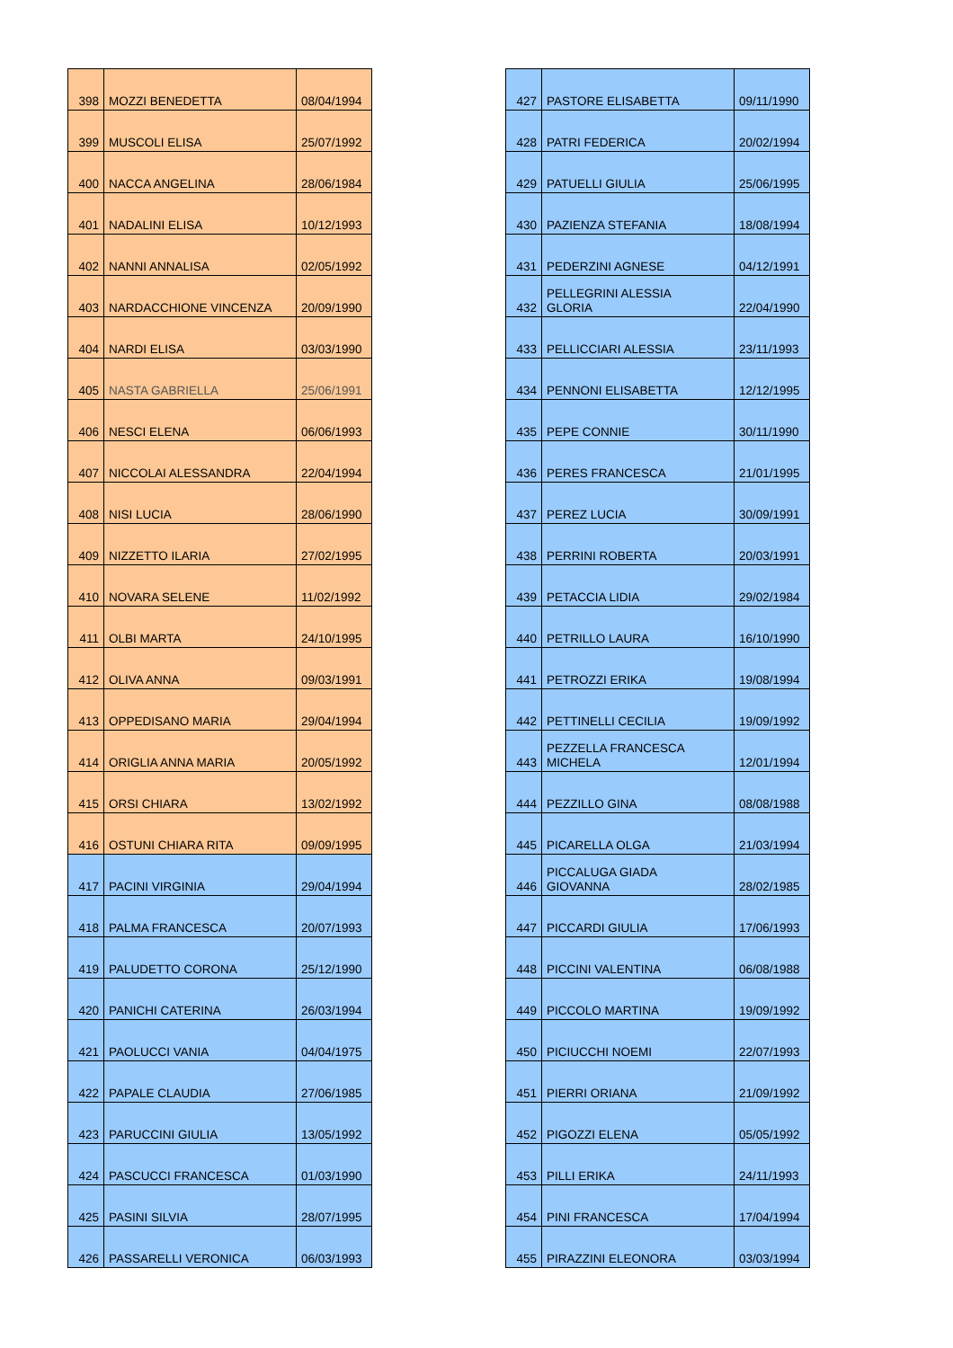| 398 | MOZZI BENEDETTA | 08/04/1994 |
| 399 | MUSCOLI ELISA | 25/07/1992 |
| 400 | NACCA ANGELINA | 28/06/1984 |
| 401 | NADALINI ELISA | 10/12/1993 |
| 402 | NANNI ANNALISA | 02/05/1992 |
| 403 | NARDACCHIONE VINCENZA | 20/09/1990 |
| 404 | NARDI ELISA | 03/03/1990 |
| 405 | NASTA GABRIELLA | 25/06/1991 |
| 406 | NESCI ELENA | 06/06/1993 |
| 407 | NICCOLAI ALESSANDRA | 22/04/1994 |
| 408 | NISI LUCIA | 28/06/1990 |
| 409 | NIZZETTO ILARIA | 27/02/1995 |
| 410 | NOVARA SELENE | 11/02/1992 |
| 411 | OLBI MARTA | 24/10/1995 |
| 412 | OLIVA ANNA | 09/03/1991 |
| 413 | OPPEDISANO MARIA | 29/04/1994 |
| 414 | ORIGLIA ANNA MARIA | 20/05/1992 |
| 415 | ORSI CHIARA | 13/02/1992 |
| 416 | OSTUNI CHIARA RITA | 09/09/1995 |
| 417 | PACINI VIRGINIA | 29/04/1994 |
| 418 | PALMA FRANCESCA | 20/07/1993 |
| 419 | PALUDETTO CORONA | 25/12/1990 |
| 420 | PANICHI CATERINA | 26/03/1994 |
| 421 | PAOLUCCI VANIA | 04/04/1975 |
| 422 | PAPALE CLAUDIA | 27/06/1985 |
| 423 | PARUCCINI GIULIA | 13/05/1992 |
| 424 | PASCUCCI FRANCESCA | 01/03/1990 |
| 425 | PASINI SILVIA | 28/07/1995 |
| 426 | PASSARELLI VERONICA | 06/03/1993 |
| 427 | PASTORE ELISABETTA | 09/11/1990 |
| 428 | PATRI FEDERICA | 20/02/1994 |
| 429 | PATUELLI GIULIA | 25/06/1995 |
| 430 | PAZIENZA STEFANIA | 18/08/1994 |
| 431 | PEDERZINI AGNESE | 04/12/1991 |
| 432 | PELLEGRINI ALESSIA GLORIA | 22/04/1990 |
| 433 | PELLICCIARI ALESSIA | 23/11/1993 |
| 434 | PENNONI ELISABETTA | 12/12/1995 |
| 435 | PEPE CONNIE | 30/11/1990 |
| 436 | PERES FRANCESCA | 21/01/1995 |
| 437 | PEREZ LUCIA | 30/09/1991 |
| 438 | PERRINI ROBERTA | 20/03/1991 |
| 439 | PETACCIA LIDIA | 29/02/1984 |
| 440 | PETRILLO LAURA | 16/10/1990 |
| 441 | PETROZZI ERIKA | 19/08/1994 |
| 442 | PETTINELLI CECILIA | 19/09/1992 |
| 443 | PEZZELLA FRANCESCA MICHELA | 12/01/1994 |
| 444 | PEZZILLO GINA | 08/08/1988 |
| 445 | PICARELLA OLGA | 21/03/1994 |
| 446 | PICCALUGA GIADA GIOVANNA | 28/02/1985 |
| 447 | PICCARDI GIULIA | 17/06/1993 |
| 448 | PICCINI VALENTINA | 06/08/1988 |
| 449 | PICCOLO MARTINA | 19/09/1992 |
| 450 | PICIUCCHI NOEMI | 22/07/1993 |
| 451 | PIERRI ORIANA | 21/09/1992 |
| 452 | PIGOZZI ELENA | 05/05/1992 |
| 453 | PILLI ERIKA | 24/11/1993 |
| 454 | PINI FRANCESCA | 17/04/1994 |
| 455 | PIRAZZINI ELEONORA | 03/03/1994 |